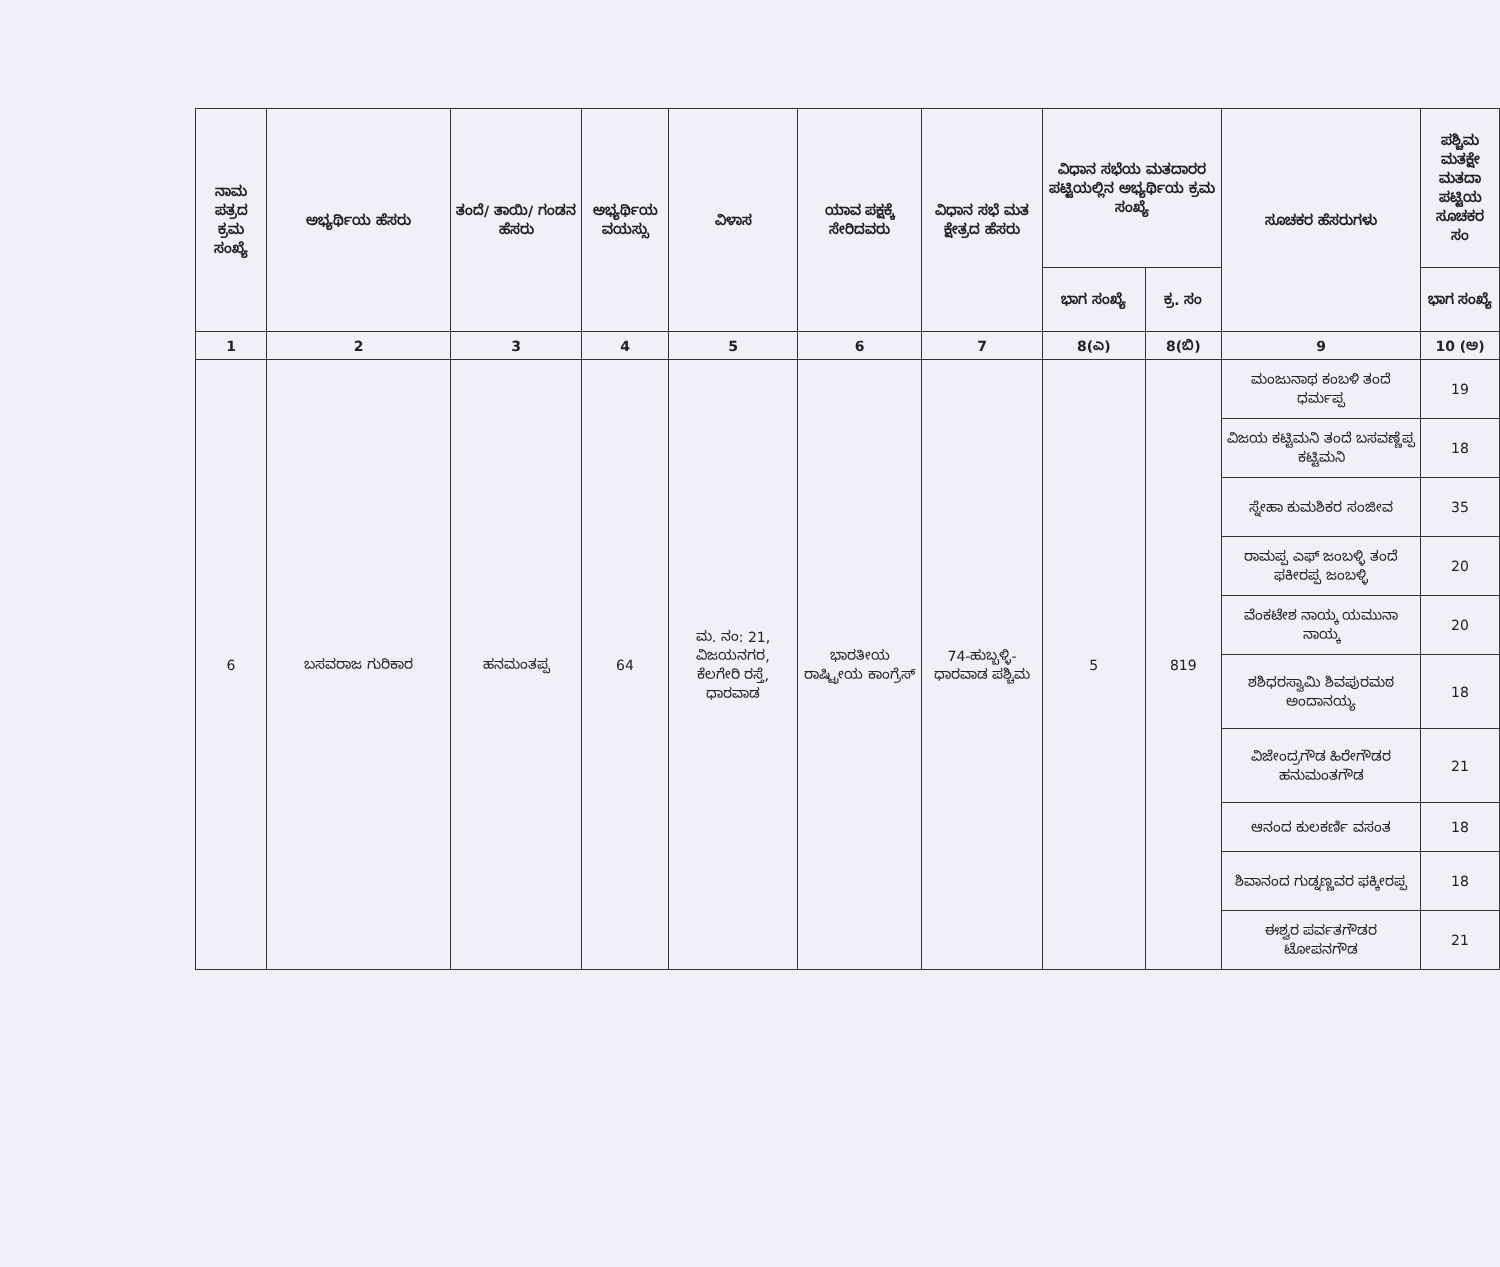| ನಾಮ ಪತ್ರದ ಕ್ರಮ ಸಂಖ್ಯೆ | ಅಭ್ಯರ್ಥಿಯ ಹೆಸರು | ತಂದೆ/ ತಾಯಿ/ ಗಂಡನ ಹೆಸರು | ಅಭ್ಯರ್ಥಿಯ ವಯಸ್ಸು | ವಿಳಾಸ | ಯಾವ ಪಕ್ಷಕ್ಕೆ ಸೇರಿದವರು | ವಿಧಾನ ಸಭೆ ಮತ ಕ್ಷೇತ್ರದ ಹೆಸರು | ವಿಧಾನ ಸಭೆಯ ಮತದಾರರ ಪಟ್ಟಿಯಲ್ಲಿನ ಅಭ್ಯರ್ಥಿಯ ಕ್ರಮ ಸಂಖ್ಯೆ | | ಸೂಚಕರ ಹೆಸರುಗಳು | ಪಶ್ಚಿಮ ಮತಕ್ಷೇ ಮತದಾ ಪಟ್ಟಿಯ ಸೂಚಕರ ಸಂ |
| --- | --- | --- | --- | --- | --- | --- | --- | --- | --- | --- |
| | | | | | | | ಭಾಗ ಸಂಖ್ಯೆ | ಕ್ರ. ಸಂ | | ಭಾಗ ಸಂಖ್ಯೆ |
| 1 | 2 | 3 | 4 | 5 | 6 | 7 | 8(ಎ) | 8(ಬಿ) | 9 | 10 (ಅ) |
| 6 | ಬಸವರಾಜ ಗುರಿಕಾರ | ಹನಮಂತಪ್ಪ | 64 | ಮ. ನಂ: 21, ವಿಜಯನಗರ, ಕೆಲಗೇರಿ ರಸ್ತೆ, ಧಾರವಾಡ | ಭಾರತೀಯ ರಾಷ್ಟ್ರೀಯ ಕಾಂಗ್ರೆಸ್ | 74-ಹುಬ್ಬಳ್ಳಿ-ಧಾರವಾಡ ಪಶ್ಚಿಮ | 5 | 819 | ಮಂಜುನಾಥ ಕಂಬಳಿ ತಂದೆ ಧರ್ಮಪ್ಪ | 19 |
| | | | | | | | | | ವಿಜಯ ಕಟ್ಟಿಮನಿ ತಂದೆ ಬಸವಣ್ಣೆಪ್ಪ ಕಟ್ಟಿಮನಿ | 18 |
| | | | | | | | | | ಸ್ನೇಹಾ ಕುಮಶಿಕರ ಸಂಜೀವ | 35 |
| | | | | | | | | | ರಾಮಪ್ಪ ಎಫ್ ಜಂಬಳ್ಳಿ ತಂದೆ ಫಕೀರಪ್ಪ ಜಂಬಳ್ಳಿ | 20 |
| | | | | | | | | | ವೆಂಕಟೇಶ ನಾಯ್ಕ ಯಮುನಾ ನಾಯ್ಕ | 20 |
| | | | | | | | | | ಶಶಿಧರಸ್ವಾಮಿ ಶಿವಪುರಮಠ ಅಂದಾನಯ್ಯ | 18 |
| | | | | | | | | | ವಿಜೇಂದ್ರಗೌಡ ಹಿರೇಗೌಡರ ಹನುಮಂತಗೌಡ | 21 |
| | | | | | | | | | ಆನಂದ ಕುಲಕರ್ಣಿ ವಸಂತ | 18 |
| | | | | | | | | | ಶಿವಾನಂದ ಗುಡ್ನಣ್ಣವರ ಫಕ್ಕೀರಪ್ಪ | 18 |
| | | | | | | | | | ಈಶ್ವರ ಪರ್ವತಗೌಡರ ಟೋಪನಗೌಡ | 21 |